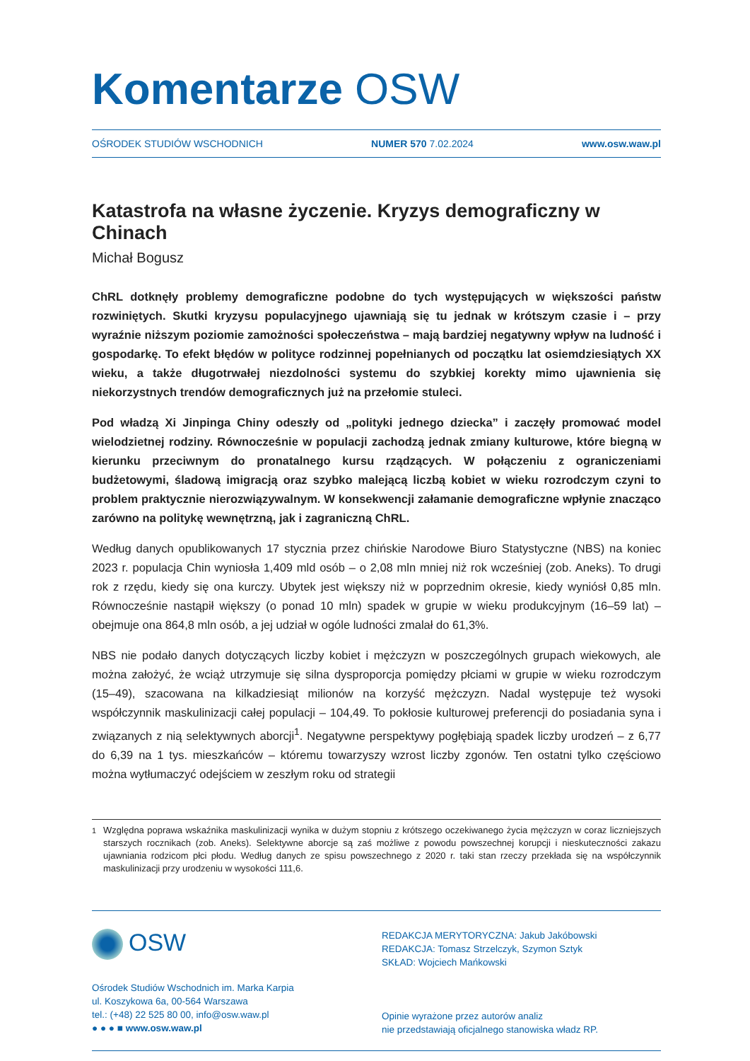Komentarze OSW
OŚRODEK STUDIÓW WSCHODNICH NUMER 570 7.02.2024 www.osw.waw.pl
Katastrofa na własne życzenie. Kryzys demograficzny w Chinach
Michał Bogusz
ChRL dotknęły problemy demograficzne podobne do tych występujących w większości państw rozwiniętych. Skutki kryzysu populacyjnego ujawniają się tu jednak w krótszym czasie i – przy wyraźnie niższym poziomie zamożności społeczeństwa – mają bardziej negatywny wpływ na ludność i gospodarkę. To efekt błędów w polityce rodzinnej popełnianych od początku lat osiemdziesiątych XX wieku, a także długotrwałej niezdolności systemu do szybkiej korekty mimo ujawnienia się niekorzystnych trendów demograficznych już na przełomie stuleci.
Pod władzą Xi Jinpinga Chiny odeszły od „polityki jednego dziecka” i zaczęły promować model wielodzietnej rodziny. Równocześnie w populacji zachodzą jednak zmiany kulturowe, które biegną w kierunku przeciwnym do pronatalnego kursu rządzących. W połączeniu z ograniczeniami budżetowymi, śladową imigracją oraz szybko malejącą liczbą kobiet w wieku rozrodczym czyni to problem praktycznie nierozwiązywalnym. W konsekwencji załamanie demograficzne wpłynie znacząco zarówno na politykę wewnętrzną, jak i zagraniczną ChRL.
Według danych opublikowanych 17 stycznia przez chińskie Narodowe Biuro Statystyczne (NBS) na koniec 2023 r. populacja Chin wyniosła 1,409 mld osób – o 2,08 mln mniej niż rok wcześniej (zob. Aneks). To drugi rok z rzędu, kiedy się ona kurczy. Ubytek jest większy niż w poprzednim okresie, kiedy wyniósł 0,85 mln. Równocześnie nastąpił większy (o ponad 10 mln) spadek w grupie w wieku produkcyjnym (16–59 lat) – obejmuje ona 864,8 mln osób, a jej udział w ogóle ludności zmalał do 61,3%.
NBS nie podało danych dotyczących liczby kobiet i mężczyzn w poszczególnych grupach wiekowych, ale można założyć, że wciąż utrzymuje się silna dysproporcja pomiędzy płciami w grupie w wieku rozrodczym (15–49), szacowana na kilkadziesiąt milionów na korzyść mężczyzn. Nadal występuje też wysoki współczynnik maskulinizacji całej populacji – 104,49. To pokłosie kulturowej preferencji do posiadania syna i związanych z nią selektywnych aborcji<sup>1</sup>. Negatywne perspektywy pogłębiają spadek liczby urodzeń – z 6,77 do 6,39 na 1 tys. mieszkańców – któremu towarzyszy wzrost liczby zgonów. Ten ostatni tylko częściowo można wytłumaczyć odejściem w zeszłym roku od strategii
<sup>1</sup> Względna poprawa wskaźnika maskulinizacji wynika w dużym stopniu z krótszego oczekiwanego życia mężczyzn w coraz liczniejszych starszych rocznikach (zob. Aneks). Selektywne aborcje są zaś możliwe z powodu powszechnej korupcji i nieskuteczności zakazu ujawniania rodzicom płci płodu. Według danych ze spisu powszechnego z 2020 r. taki stan rzeczy przekłada się na współczynnik maskulinizacji przy urodzeniu w wysokości 111,6.
OSW
Ośrodek Studiów Wschodnich im. Marka Karpia
ul. Koszykowa 6a, 00-564 Warszawa
tel.: (+48) 22 525 80 00, info@osw.waw.pl
● ● ● ■ www.osw.waw.pl
REDAKCJA MERYTORYCZNA: Jakub Jakóbowski
REDAKCJA: Tomasz Strzelczyk, Szymon Sztyk
SKŁAD: Wojciech Mańkowski
Opinie wyrażone przez autorów analiz
nie przedstawiają oficjalnego stanowiska władz RP.